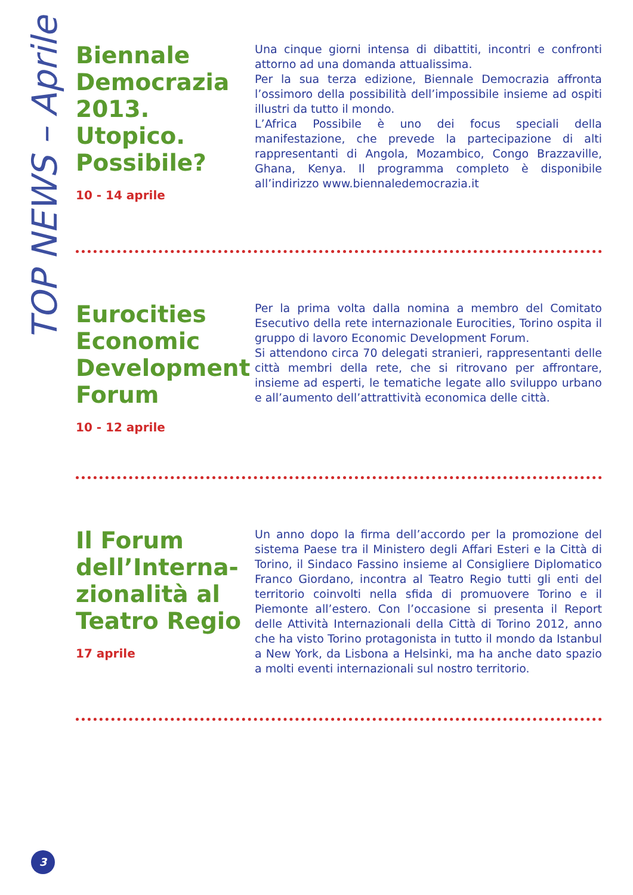TOP NEWS – Aprile
Biennale Democrazia 2013. Utopico. Possibile?
10 - 14 aprile
Una cinque giorni intensa di dibattiti, incontri e confronti attorno ad una domanda attualissima.
Per la sua terza edizione, Biennale Democrazia affronta l’ossimoro della possibilità dell’impossibile insieme ad ospiti illustri da tutto il mondo.
L’Africa Possibile è uno dei focus speciali della manifestazione, che prevede la partecipazione di alti rappresentanti di Angola, Mozambico, Congo Brazzaville, Ghana, Kenya. Il programma completo è disponibile all’indirizzo www.biennaledemocrazia.it
Eurocities Economic Development Forum
10 - 12 aprile
Per la prima volta dalla nomina a membro del Comitato Esecutivo della rete internazionale Eurocities, Torino ospita il gruppo di lavoro Economic Development Forum.
Si attendono circa 70 delegati stranieri, rappresentanti delle città membri della rete, che si ritrovano per affrontare, insieme ad esperti, le tematiche legate allo sviluppo urbano e all’aumento dell’attrattività economica delle città.
Il Forum dell’Interna-zionalità al Teatro Regio
17 aprile
Un anno dopo la firma dell’accordo per la promozione del sistema Paese tra il Ministero degli Affari Esteri e la Città di Torino, il Sindaco Fassino insieme al Consigliere Diplomatico Franco Giordano, incontra al Teatro Regio tutti gli enti del territorio coinvolti nella sfida di promuovere Torino e il Piemonte all’estero. Con l’occasione si presenta il Report delle Attività Internazionali della Città di Torino 2012, anno che ha visto Torino protagonista in tutto il mondo da Istanbul a New York, da Lisbona a Helsinki, ma ha anche dato spazio a molti eventi internazionali sul nostro territorio.
3